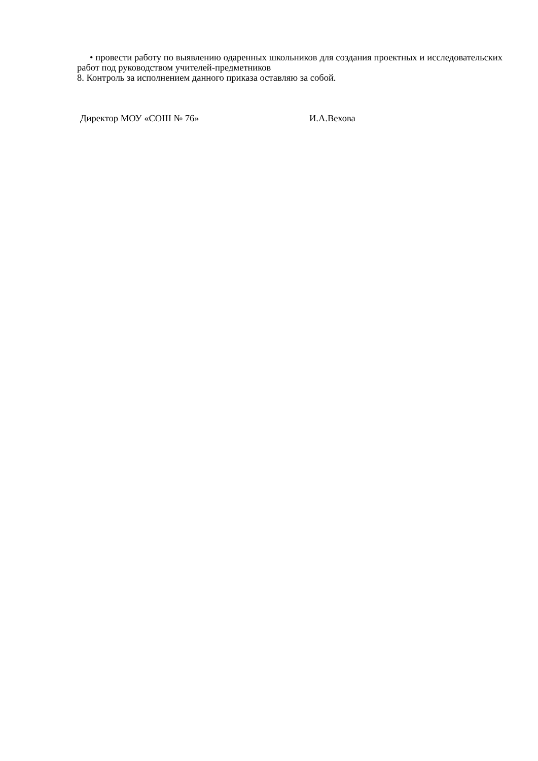• провести работу по выявлению одаренных школьников для создания проектных и исследовательских работ под руководством учителей-предметников
8. Контроль за исполнением данного приказа оставляю за собой.
Директор МОУ «СОШ № 76» И.А.Вехова